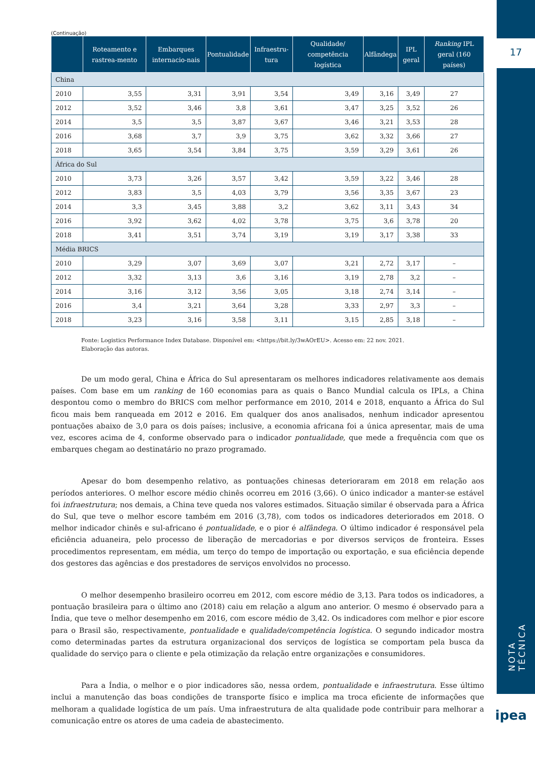17
NOTA TÉCNICA
ipea
(Continuação)
| | Roteamento e rastrea-mento | Embarques internacio-nais | Pontualidade | Infraestru-tura | Qualidade/ competência logística | Alfândega | IPL geral | Ranking IPL geral (160 países) |
| --- | --- | --- | --- | --- | --- | --- | --- | --- |
| China | | | | | | | | |
| 2010 | 3,55 | 3,31 | 3,91 | 3,54 | 3,49 | 3,16 | 3,49 | 27 |
| 2012 | 3,52 | 3,46 | 3,8 | 3,61 | 3,47 | 3,25 | 3,52 | 26 |
| 2014 | 3,5 | 3,5 | 3,87 | 3,67 | 3,46 | 3,21 | 3,53 | 28 |
| 2016 | 3,68 | 3,7 | 3,9 | 3,75 | 3,62 | 3,32 | 3,66 | 27 |
| 2018 | 3,65 | 3,54 | 3,84 | 3,75 | 3,59 | 3,29 | 3,61 | 26 |
| África do Sul | | | | | | | | |
| 2010 | 3,73 | 3,26 | 3,57 | 3,42 | 3,59 | 3,22 | 3,46 | 28 |
| 2012 | 3,83 | 3,5 | 4,03 | 3,79 | 3,56 | 3,35 | 3,67 | 23 |
| 2014 | 3,3 | 3,45 | 3,88 | 3,2 | 3,62 | 3,11 | 3,43 | 34 |
| 2016 | 3,92 | 3,62 | 4,02 | 3,78 | 3,75 | 3,6 | 3,78 | 20 |
| 2018 | 3,41 | 3,51 | 3,74 | 3,19 | 3,19 | 3,17 | 3,38 | 33 |
| Média BRICS | | | | | | | | |
| 2010 | 3,29 | 3,07 | 3,69 | 3,07 | 3,21 | 2,72 | 3,17 | – |
| 2012 | 3,32 | 3,13 | 3,6 | 3,16 | 3,19 | 2,78 | 3,2 | – |
| 2014 | 3,16 | 3,12 | 3,56 | 3,05 | 3,18 | 2,74 | 3,14 | – |
| 2016 | 3,4 | 3,21 | 3,64 | 3,28 | 3,33 | 2,97 | 3,3 | – |
| 2018 | 3,23 | 3,16 | 3,58 | 3,11 | 3,15 | 2,85 | 3,18 | – |
Fonte: Logistics Performance Index Database. Disponível em: <https://bit.ly/3wAOrEU>. Acesso em: 22 nov. 2021.
Elaboração das autoras.
De um modo geral, China e África do Sul apresentaram os melhores indicadores relativamente aos demais países. Com base em um ranking de 160 economias para as quais o Banco Mundial calcula os IPLs, a China despontou como o membro do BRICS com melhor performance em 2010, 2014 e 2018, enquanto a África do Sul ficou mais bem ranqueada em 2012 e 2016. Em qualquer dos anos analisados, nenhum indicador apresentou pontuações abaixo de 3,0 para os dois países; inclusive, a economia africana foi a única apresentar, mais de uma vez, escores acima de 4, conforme observado para o indicador pontualidade, que mede a frequência com que os embarques chegam ao destinatário no prazo programado.
Apesar do bom desempenho relativo, as pontuações chinesas deterioraram em 2018 em relação aos períodos anteriores. O melhor escore médio chinês ocorreu em 2016 (3,66). O único indicador a manter-se estável foi infraestrutura; nos demais, a China teve queda nos valores estimados. Situação similar é observada para a África do Sul, que teve o melhor escore também em 2016 (3,78), com todos os indicadores deteriorados em 2018. O melhor indicador chinês e sul-africano é pontualidade, e o pior é alfândega. O último indicador é responsável pela eficiência aduaneira, pelo processo de liberação de mercadorias e por diversos serviços de fronteira. Esses procedimentos representam, em média, um terço do tempo de importação ou exportação, e sua eficiência depende dos gestores das agências e dos prestadores de serviços envolvidos no processo.
O melhor desempenho brasileiro ocorreu em 2012, com escore médio de 3,13. Para todos os indicadores, a pontuação brasileira para o último ano (2018) caiu em relação a algum ano anterior. O mesmo é observado para a Índia, que teve o melhor desempenho em 2016, com escore médio de 3,42. Os indicadores com melhor e pior escore para o Brasil são, respectivamente, pontualidade e qualidade/competência logística. O segundo indicador mostra como determinadas partes da estrutura organizacional dos serviços de logística se comportam pela busca da qualidade do serviço para o cliente e pela otimização da relação entre organizações e consumidores.
Para a Índia, o melhor e o pior indicadores são, nessa ordem, pontualidade e infraestrutura. Esse último inclui a manutenção das boas condições de transporte físico e implica ma troca eficiente de informações que melhoram a qualidade logística de um país. Uma infraestrutura de alta qualidade pode contribuir para melhorar a comunicação entre os atores de uma cadeia de abastecimento.